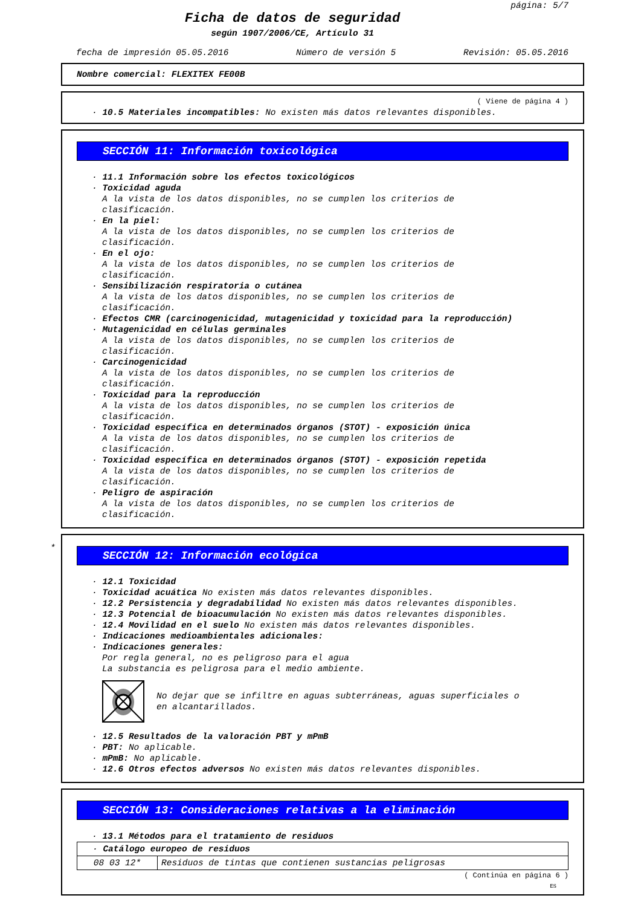página: 5/7
Ficha de datos de seguridad
según 1907/2006/CE, Artículo 31
fecha de impresión 05.05.2016 Número de versión 5 Revisión: 05.05.2016
Nombre comercial: FLEXITEX FE00B
( Viene de página 4 )
· 10.5 Materiales incompatibles: No existen más datos relevantes disponibles.
SECCIÓN 11: Información toxicológica
· 11.1 Información sobre los efectos toxicológicos
· Toxicidad aguda
A la vista de los datos disponibles, no se cumplen los criterios de
clasificación.
· En la piel:
A la vista de los datos disponibles, no se cumplen los criterios de
clasificación.
· En el ojo:
A la vista de los datos disponibles, no se cumplen los criterios de
clasificación.
· Sensibilización respiratoria o cutánea
A la vista de los datos disponibles, no se cumplen los criterios de
clasificación.
· Efectos CMR (carcinogenicidad, mutagenicidad y toxicidad para la reproducción)
· Mutagenicidad en células germinales
A la vista de los datos disponibles, no se cumplen los criterios de
clasificación.
· Carcinogenicidad
A la vista de los datos disponibles, no se cumplen los criterios de
clasificación.
· Toxicidad para la reproducción
A la vista de los datos disponibles, no se cumplen los criterios de
clasificación.
· Toxicidad específica en determinados órganos (STOT) - exposición única
A la vista de los datos disponibles, no se cumplen los criterios de
clasificación.
· Toxicidad específica en determinados órganos (STOT) - exposición repetida
A la vista de los datos disponibles, no se cumplen los criterios de
clasificación.
· Peligro de aspiración
A la vista de los datos disponibles, no se cumplen los criterios de
clasificación.
*
SECCIÓN 12: Información ecológica
· 12.1 Toxicidad
· Toxicidad acuática No existen más datos relevantes disponibles.
· 12.2 Persistencia y degradabilidad No existen más datos relevantes disponibles.
· 12.3 Potencial de bioacumulación No existen más datos relevantes disponibles.
· 12.4 Movilidad en el suelo No existen más datos relevantes disponibles.
· Indicaciones medioambientales adicionales:
· Indicaciones generales:
Por regla general, no es peligroso para el agua
La substancia es peligrosa para el medio ambiente.
No dejar que se infiltre en aguas subterráneas, aguas superficiales o
en alcantarillados.
· 12.5 Resultados de la valoración PBT y mPmB
· PBT: No aplicable.
· mPmB: No aplicable.
· 12.6 Otros efectos adversos No existen más datos relevantes disponibles.
SECCIÓN 13: Consideraciones relativas a la eliminación
· 13.1 Métodos para el tratamiento de residuos
| · Catálogo europeo de residuos | |
| 08 03 12* | Residuos de tintas que contienen sustancias peligrosas |
( Continúa en página 6 )
ES